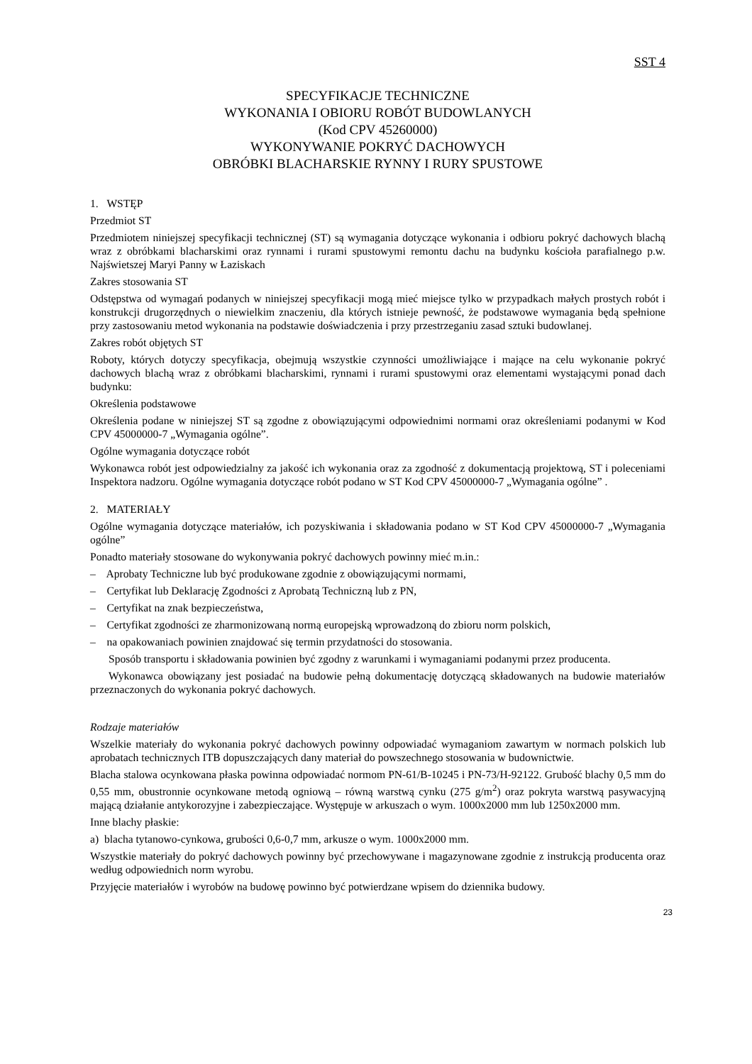SST 4
SPECYFIKACJE TECHNICZNE
WYKONANIA I OBIORU ROBÓT BUDOWLANYCH
(Kod CPV 45260000)
WYKONYWANIE POKRYĆ DACHOWYCH
OBRÓBKI BLACHARSKIE RYNNY I RURY SPUSTOWE
1. WSTĘP
Przedmiot ST
Przedmiotem niniejszej specyfikacji technicznej (ST) są wymagania dotyczące wykonania i odbioru pokryć dachowych blachą wraz z obróbkami blacharskimi oraz rynnami i rurami spustowymi remontu dachu na budynku kościoła parafialnego p.w. Najświetszej Maryi Panny w Łaziskach
Zakres stosowania ST
Odstępstwa od wymagań podanych w niniejszej specyfikacji mogą mieć miejsce tylko w przypadkach małych prostych robót i konstrukcji drugorzędnych o niewielkim znaczeniu, dla których istnieje pewność, że podstawowe wymagania będą spełnione przy zastosowaniu metod wykonania na podstawie doświadczenia i przy przestrzeganiu zasad sztuki budowlanej.
Zakres robót objętych ST
Roboty, których dotyczy specyfikacja, obejmują wszystkie czynności umożliwiające i mające na celu wykonanie pokryć dachowych blachą wraz z obróbkami blacharskimi, rynnami i rurami spustowymi oraz elementami wystającymi ponad dach budynku:
Określenia podstawowe
Określenia podane w niniejszej ST są zgodne z obowiązującymi odpowiednimi normami oraz określeniami podanymi w Kod CPV 45000000-7 „Wymagania ogólne”.
Ogólne wymagania dotyczące robót
Wykonawca robót jest odpowiedzialny za jakość ich wykonania oraz za zgodność z dokumentacją projektową, ST i poleceniami Inspektora nadzoru. Ogólne wymagania dotyczące robót podano w ST Kod CPV 45000000-7 „Wymagania ogólne” .
2. MATERIAŁY
Ogólne wymagania dotyczące materiałów, ich pozyskiwania i składowania podano w ST Kod CPV 45000000-7 „Wymagania ogólne”
Ponadto materiały stosowane do wykonywania pokryć dachowych powinny mieć m.in.:
– Aprobaty Techniczne lub być produkowane zgodnie z obowiązującymi normami,
– Certyfikat lub Deklarację Zgodności z Aprobatą Techniczną lub z PN,
– Certyfikat na znak bezpieczeństwa,
– Certyfikat zgodności ze zharmonizowaną normą europejską wprowadzoną do zbioru norm polskich,
– na opakowaniach powinien znajdować się termin przydatności do stosowania.
Sposób transportu i składowania powinien być zgodny z warunkami i wymaganiami podanymi przez producenta.
Wykonawca obowiązany jest posiadać na budowie pełną dokumentację dotyczącą składowanych na budowie materiałów przeznaczonych do wykonania pokryć dachowych.
Rodzaje materiałów
Wszelkie materiały do wykonania pokryć dachowych powinny odpowiadać wymaganiom zawartym w normach polskich lub aprobatach technicznych ITB dopuszczających dany materiał do powszechnego stosowania w budownictwie.
Blacha stalowa ocynkowana płaska powinna odpowiadać normom PN-61/B-10245 i PN-73/H-92122. Grubość blachy 0,5 mm do 0,55 mm, obustronnie ocynkowane metodą ogniową – równą warstwą cynku (275 g/m<sup>2</sup>) oraz pokryta warstwą pasywacyjną mającą działanie antykorozyjne i zabezpieczające. Występuje w arkuszach o wym. 1000x2000 mm lub 1250x2000 mm.
Inne blachy płaskie:
a) blacha tytanowo-cynkowa, grubości 0,6-0,7 mm, arkusze o wym. 1000x2000 mm.
Wszystkie materiały do pokryć dachowych powinny być przechowywane i magazynowane zgodnie z instrukcją producenta oraz według odpowiednich norm wyrobu.
Przyjęcie materiałów i wyrobów na budowę powinno być potwierdzane wpisem do dziennika budowy.
23